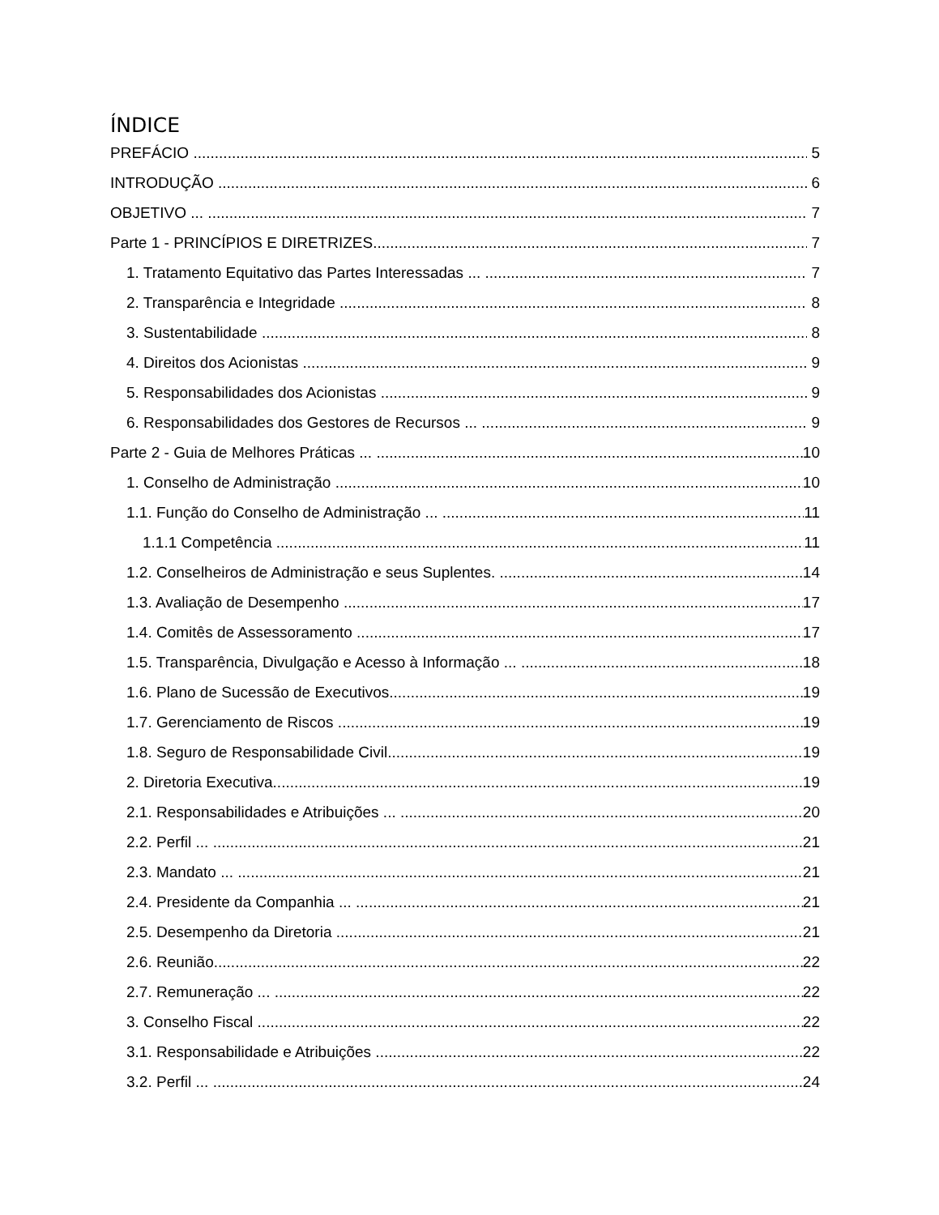ÍNDICE
PREFÁCIO 5
INTRODUÇÃO 6
OBJETIVO ... 7
Parte 1 - PRINCÍPIOS E DIRETRIZES 7
1. Tratamento Equitativo das Partes Interessadas ... 7
2. Transparência e Integridade 8
3. Sustentabilidade 8
4. Direitos dos Acionistas 9
5. Responsabilidades dos Acionistas 9
6. Responsabilidades dos Gestores de Recursos ... 9
Parte 2 - Guia de Melhores Práticas ... 10
1. Conselho de Administração 10
1.1. Função do Conselho de Administração ... 11
1.1.1 Competência ... 11
1.2. Conselheiros de Administração e seus Suplentes. 14
1.3. Avaliação de Desempenho 17
1.4. Comitês de Assessoramento 17
1.5. Transparência, Divulgação e Acesso à Informação ... 18
1.6. Plano de Sucessão de Executivos 19
1.7. Gerenciamento de Riscos ... 19
1.8. Seguro de Responsabilidade Civil 19
2. Diretoria Executiva 19
2.1. Responsabilidades e Atribuições ... 20
2.2. Perfil ... 21
2.3. Mandato ... 21
2.4. Presidente da Companhia ... 21
2.5. Desempenho da Diretoria 21
2.6. Reunião 22
2.7. Remuneração ... 22
3. Conselho Fiscal 22
3.1. Responsabilidade e Atribuições ... 22
3.2. Perfil ... 24